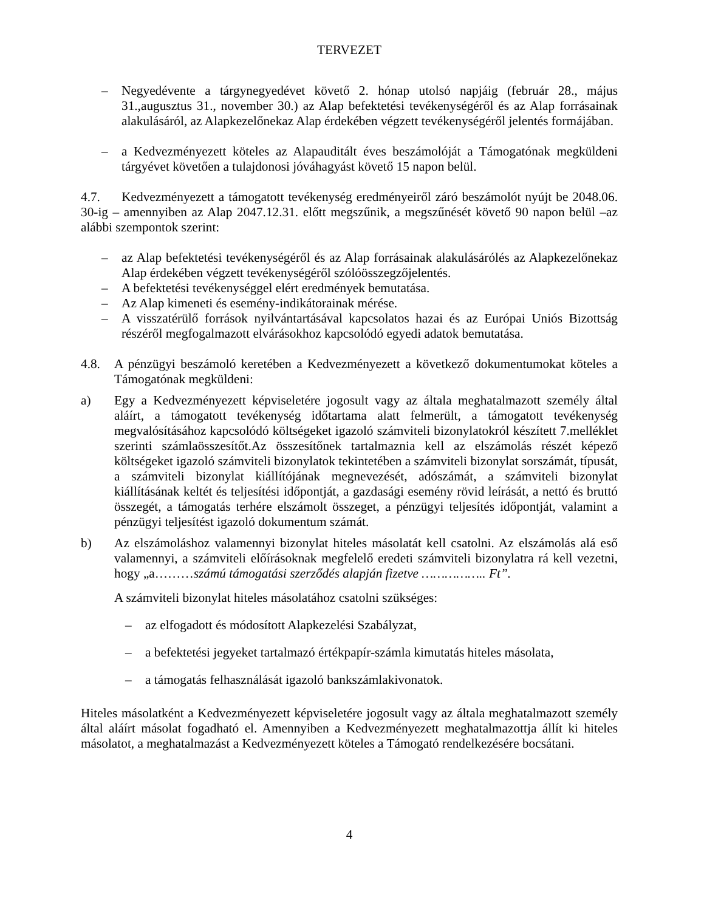TERVEZET
– Negyedévente a tárgynegyedévet követő 2. hónap utolsó napjáig (február 28., május 31.,augusztus 31., november 30.) az Alap befektetési tevékenységéről és az Alap forrásainak alakulásáról, az Alapkezelőnekaz Alap érdekében végzett tevékenységéről jelentés formájában.
– a Kedvezményezett köteles az Alapauditált éves beszámolóját a Támogatónak megküldeni tárgyévet követően a tulajdonosi jóváhagyást követő 15 napon belül.
4.7. Kedvezményezett a támogatott tevékenység eredményeiről záró beszámolót nyújt be 2048.06. 30-ig – amennyiben az Alap 2047.12.31. előtt megszűnik, a megszűnését követő 90 napon belül –az alábbi szempontok szerint:
– az Alap befektetési tevékenységéről és az Alap forrásainak alakulásárólés az Alapkezelőnekaz Alap érdekében végzett tevékenységéről szólóösszegzőjelentés.
– A befektetési tevékenységgel elért eredmények bemutatása.
– Az Alap kimeneti és esemény-indikátorainak mérése.
– A visszatérülő források nyilvántartásával kapcsolatos hazai és az Európai Uniós Bizottság részéről megfogalmazott elvárásokhoz kapcsolódó egyedi adatok bemutatása.
4.8. A pénzügyi beszámoló keretében a Kedvezményezett a következő dokumentumokat köteles a Támogatónak megküldeni:
a) Egy a Kedvezményezett képviseletére jogosult vagy az általa meghatalmazott személy által aláírt, a támogatott tevékenység időtartama alatt felmerült, a támogatott tevékenység megvalósításához kapcsolódó költségeket igazoló számviteli bizonylatokról készített 7.melléklet szerinti számlaösszesítőt.Az összesítőnek tartalmaznia kell az elszámolás részét képező költségeket igazoló számviteli bizonylatok tekintetében a számviteli bizonylat sorszámát, típusát, a számviteli bizonylat kiállítójának megnevezését, adószámát, a számviteli bizonylat kiállításának keltét és teljesítési időpontját, a gazdasági esemény rövid leírását, a nettó és bruttó összegét, a támogatás terhére elszámolt összeget, a pénzügyi teljesítés időpontját, valamint a pénzügyi teljesítést igazoló dokumentum számát.
b) Az elszámoláshoz valamennyi bizonylat hiteles másolatát kell csatolni. Az elszámolás alá eső valamennyi, a számviteli előírásoknak megfelelő eredeti számviteli bizonylatra rá kell vezetni, hogy „a………számú támogatási szerződés alapján fizetve …………….. Ft”.
A számviteli bizonylat hiteles másolatához csatolni szükséges:
– az elfogadott és módosított Alapkezelési Szabályzat,
– a befektetési jegyeket tartalmazó értékpapír-számla kimutatás hiteles másolata,
– a támogatás felhasználását igazoló bankszámlakivonatok.
Hiteles másolatként a Kedvezményezett képviseletére jogosult vagy az általa meghatalmazott személy által aláírt másolat fogadható el. Amennyiben a Kedvezményezett meghatalmazottja állít ki hiteles másolatot, a meghatalmazást a Kedvezményezett köteles a Támogató rendelkezésére bocsátani.
4